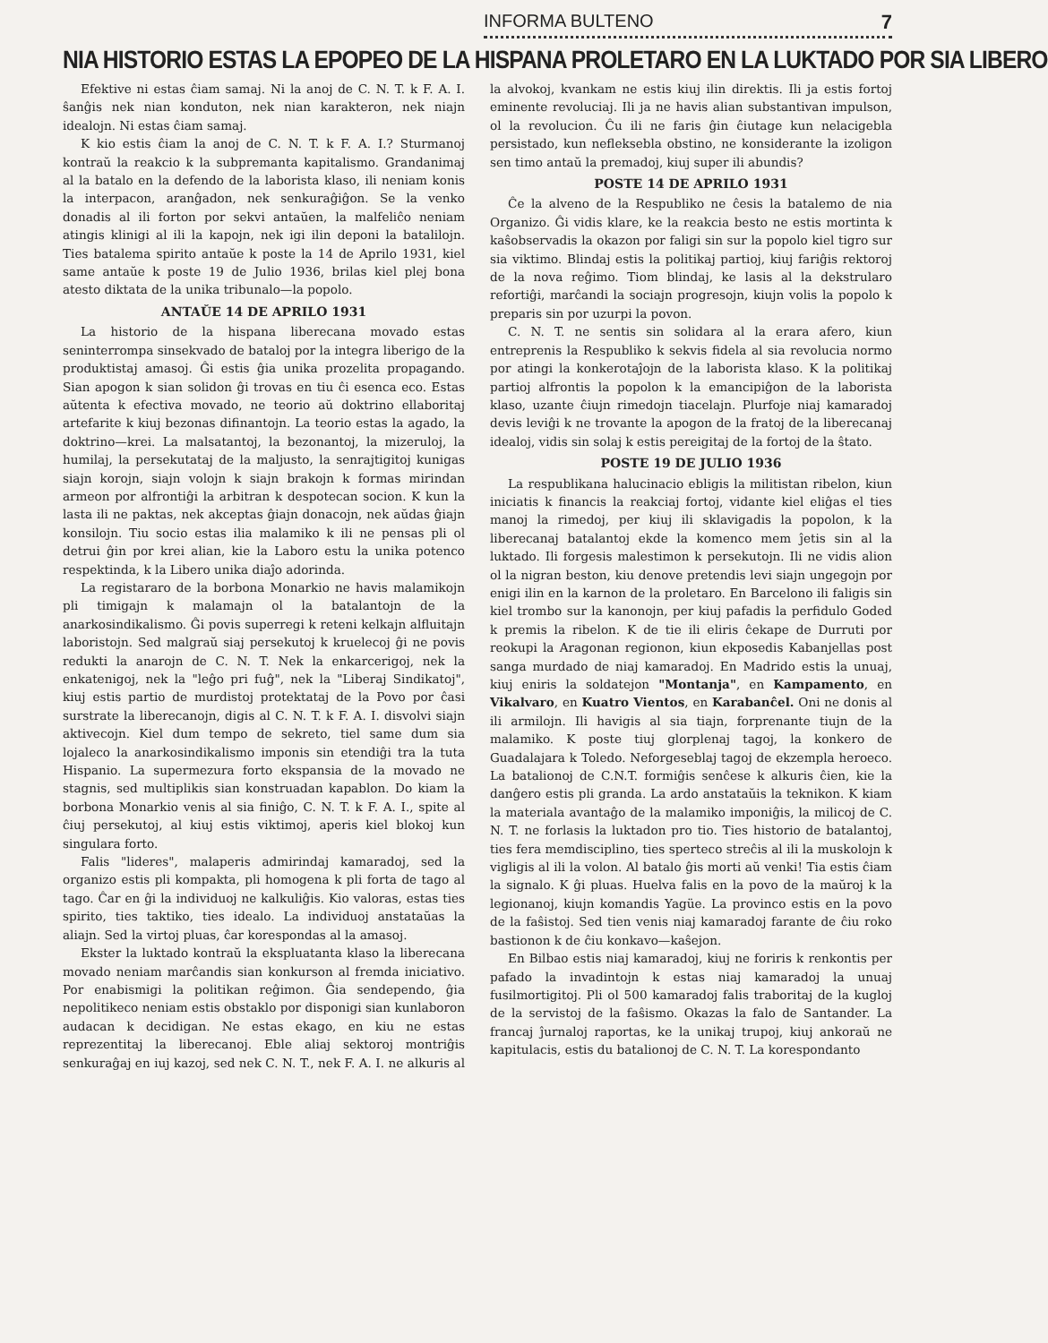INFORMA BULTENO 7
NIA HISTORIO ESTAS LA EPOPEO DE LA HISPANA PROLETARO EN LA LUKTADO POR SIA LIBERO
Efektive ni estas ĉiam samaj. Ni la anoj de C. N. T. k F. A. I. ŝanĝis nek nian konduton, nek nian karakteron, nek niajn idealojn. Ni estas ĉiam samaj.
K kio estis ĉiam la anoj de C. N. T. k F. A. I.? Sturmanoj kontraŭ la reakcio k la subpremanta kapitalismo. Grandanimaj al la batalo en la defendo de la laborista klaso, ili neniam konis la interpacon, aranĝadon, nek senkuraĝiĝon. Se la venko donadis al ili forton por sekvi antaŭen, la malfeliĉo neniam atingis klinigi al ili la kapojn, nek igi ilin deponi la batalilojn. Ties batalema spirito antaŭe k poste la 14 de Aprilo 1931, kiel same antaŭe k poste 19 de Julio 1936, brilas kiel plej bona atesto diktata de la unika tribunalo—la popolo.
ANTAŬE 14 DE APRILO 1931
La historio de la hispana liberecana movado estas seninterrompa sinsekvado de bataloj por la integra liberigo de la produktistaj amasoj. Ĝi estis ĝia unika prozelita propagando. Sian apogon k sian solidon ĝi trovas en tiu ĉi esenca eco. Estas aŭtenta k efectiva movado, ne teorio aŭ doktrino ellaboritaj artefarite k kiuj bezonas difinantojn. La teorio estas la agado, la doktrino—krei. La malsatantoj, la bezonantoj, la mizeruloj, la humilaj, la persekutataj de la maljusto, la senrajtigitoj kunigas siajn korojn, siajn volojn k siajn brakojn k formas mirindan armeon por alfrontiĝi la arbitran k despotecan socion. K kun la lasta ili ne paktas, nek akceptas ĝiajn donacojn, nek aŭdas ĝiajn konsilojn. Tiu socio estas ilia malamiko k ili ne pensas pli ol detrui ĝin por krei alian, kie la Laboro estu la unika potenco respektinda, k la Libero unika diaĵo adorinda.
La registararo de la borbona Monarkio ne havis malamikojn pli timigajn k malamajn ol la batalantojn de la anarkosindikalismo. Ĝi povis superregi k reteni kelkajn alfluitajn laboristojn. Sed malgraŭ siaj persekutoj k kruelecoj ĝi ne povis redukti la anarojn de C. N. T. Nek la enkarcerigoj, nek la enkatenigoj, nek la "leĝo pri fuĝ", nek la "Liberaj Sindikatoj", kiuj estis partio de murdistoj protektataj de la Povo por ĉasi surstrate la liberecanojn, digis al C. N. T. k F. A. I. disvolvi siajn aktivecojn. Kiel dum tempo de sekreto, tiel same dum sia lojaleco la anarkosindikalismo imponis sin etendiĝi tra la tuta Hispanio. La supermezura forto ekspansia de la movado ne stagnis, sed multiplikis sian konstruadan kapablon. Do kiam la borbona Monarkio venis al sia finiĝo, C. N. T. k F. A. I., spite al ĉiuj persekutoj, al kiuj estis viktimoj, aperis kiel blokoj kun singulara forto.
Falis "lideres", malaperis admirindaj kamaradoj, sed la organizo estis pli kompakta, pli homogena k pli forta de tago al tago. Ĉar en ĝi la individuoj ne kalkuliĝis. Kio valoras, estas ties spirito, ties taktiko, ties idealo. La individuoj anstataŭas la aliajn. Sed la virtoj pluas, ĉar korespondas al la amasoj.
Ekster la luktado kontraŭ la ekspluatanta klaso la liberecana movado neniam marĉandis sian konkurson al fremda iniciativo. Por enabismigi la politikan reĝimon. Ĝia sendependo, ĝia nepolitikeco neniam estis obstaklo por disponigi sian kunlaboron audacan k decidigan. Ne estas ekago, en kiu ne estas reprezentitaj la liberecanoj. Eble aliaj sektoroj montriĝis senkuraĝaj en iuj kazoj, sed nek C. N. T., nek F. A. I. ne alkuris al la alvokoj, kvankam ne estis kiuj ilin direktis. Ili ja estis fortoj eminente revoluciaj. Ili ja ne havis alian substantivan impulson, ol la revolucion. Ĉu ili ne faris ĝin ĉiutage kun nelacigebla persistado, kun nefleksebla obstino, ne konsiderante la izoligon sen timo antaŭ la premadoj, kiuj super ili abundis?
POSTE 14 DE APRILO 1931
Ĉe la alveno de la Respubliko ne ĉesis la batalemo de nia Organizo. Ĝi vidis klare, ke la reakcia besto ne estis mortinta k kaŝobservadis la okazon por faligi sin sur la popolo kiel tigro sur sia viktimo. Blindaj estis la politikaj partioj, kiuj fariĝis rektoroj de la nova reĝimo. Tiom blindaj, ke lasis al la dekstrularo refortiĝi, marĉandi la sociajn progresojn, kiujn volis la popolo k preparis sin por uzurpi la povon.
C. N. T. ne sentis sin solidara al la erara afero, kiun entreprenis la Respubliko k sekvis fidela al sia revolucia normo por atingi la konkerotaĵojn de la laborista klaso. K la politikaj partioj alfrontis la popolon k la emancipiĝon de la laborista klaso, uzante ĉiujn rimedojn tiacelajn. Plurfoje niaj kamaradoj devis leviĝi k ne trovante la apogon de la fratoj de la liberecanaj idealoj, vidis sin solaj k estis pereigitaj de la fortoj de la ŝtato.
POSTE 19 DE JULIO 1936
La respublikana halucinacio ebligis la militistan ribelon, kiun iniciatis k financis la reakciaj fortoj, vidante kiel eliĝas el ties manoj la rimedoj, per kiuj ili sklavigadis la popolon, k la liberecanaj batalantoj ekde la komenco mem ĵetis sin al la luktado. Ili forgesis malestimon k persekutojn. Ili ne vidis alion ol la nigran beston, kiu denove pretendis levi siajn ungegojn por enigi ilin en la karnon de la proletaro. En Barcelono ili faligis sin kiel trombo sur la kanonojn, per kiuj pafadis la perfidulo Goded k premis la ribelon. K de tie ili eliris ĉekape de Durruti por reokupi la Aragonan regionon, kiun ekposedis Kabanjellas post sanga murdado de niaj kamaradoj. En Madrido estis la unuaj, kiuj eniris la soldatejon "Montanja", en Kampamento, en Vikalvaro, en Kuatro Vientos, en Karabanĉel. Oni ne donis al ili armilojn. Ili havigis al sia tiajn, forprenante tiujn de la malamiko. K poste tiuj glorplenaj tagoj, la konkero de Guadalajara k Toledo. Neforgeseblaj tagoj de ekzempla heroeco. La batalionoj de C.N.T. formiĝis senĉese k alkuris ĉien, kie la danĝero estis pli granda. La ardo anstataŭis la teknikon. K kiam la materiala avantaĝo de la malamiko imponiĝis, la milicoj de C. N. T. ne forlasis la luktadon pro tio. Ties historio de batalantoj, ties fera memdisciplino, ties sperteco streĉis al ili la muskolojn k vigligis al ili la volon. Al batalo ĝis morti aŭ venki! Tia estis ĉiam la signalo. K ĝi pluas. Huelva falis en la povo de la maŭroj k la legionanoj, kiujn komandis Yagüe. La provinco estis en la povo de la faŝistoj. Sed tien venis niaj kamaradoj farante de ĉiu roko bastionon k de ĉiu konkavo—kaŝejon.
En Bilbao estis niaj kamaradoj, kiuj ne foriris k renkontis per pafado la invadintojn k estas niaj kamaradoj la unuaj fusilmortigitoj. Pli ol 500 kamaradoj falis traboritaj de la kugloj de la servistoj de la faŝismo. Okazas la falo de Santander. La francaj ĵurnaloj raportas, ke la unikaj trupoj, kiuj ankoraŭ ne kapitulacis, estis du batalionoj de C. N. T. La korespondanto